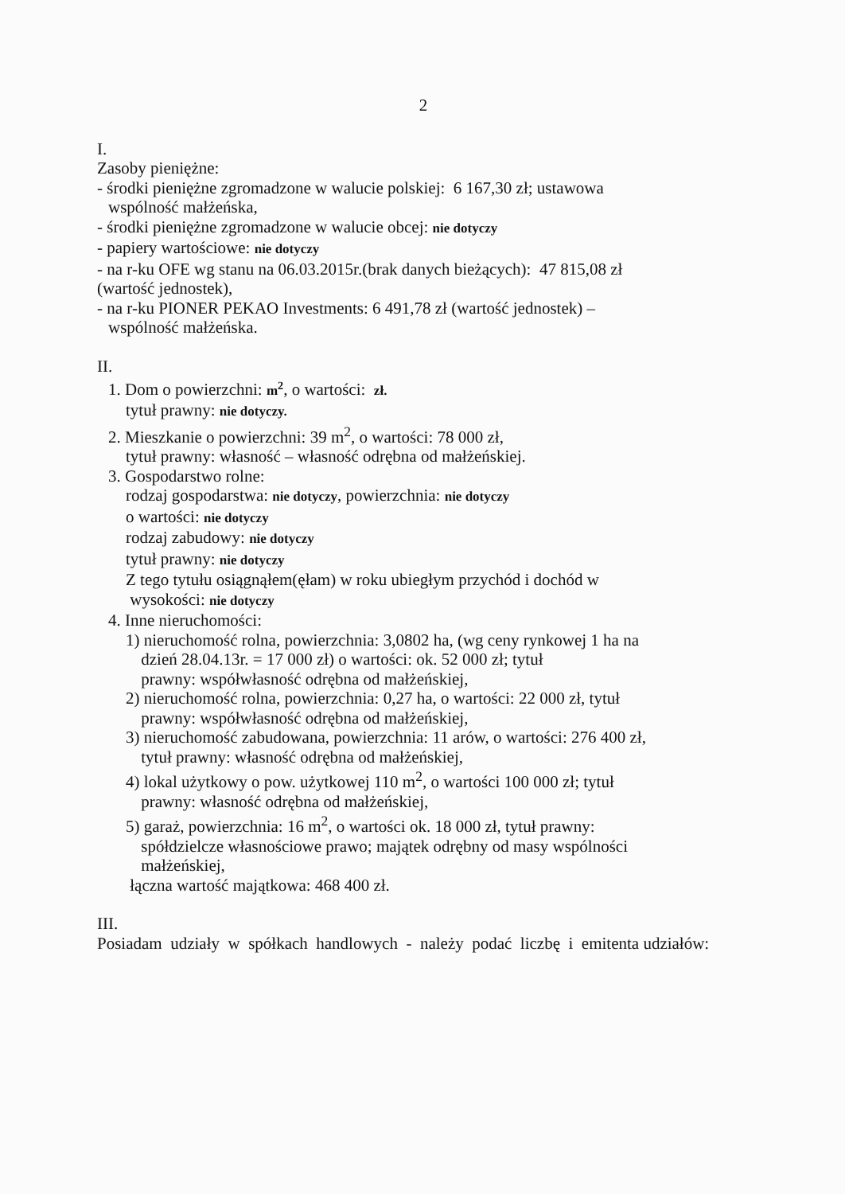2
I.
Zasoby pieniężne:
- środki pieniężne zgromadzone w walucie polskiej: 6 167,30 zł; ustawowa
wspólność małżeńska,
- środki pieniężne zgromadzone w walucie obcej: nie dotyczy
- papiery wartościowe: nie dotyczy
- na r-ku OFE wg stanu na 06.03.2015r.(brak danych bieżących): 47 815,08 zł
(wartość jednostek),
- na r-ku PIONER PEKAO Investments: 6 491,78 zł (wartość jednostek) –
wspólność małżeńska.
II.
1. Dom o powierzchni: m<sup>2</sup>, o wartości: zł.
tytuł prawny: nie dotyczy.
2. Mieszkanie o powierzchni: 39 m<sup>2</sup>, o wartości: 78 000 zł,
tytuł prawny: własność – własność odrębna od małżeńskiej.
3. Gospodarstwo rolne:
rodzaj gospodarstwa: nie dotyczy, powierzchnia: nie dotyczy
o wartości: nie dotyczy
rodzaj zabudowy: nie dotyczy
tytuł prawny: nie dotyczy
Z tego tytułu osiągnąłem(ęłam) w roku ubiegłym przychód i dochód w
wysokości: nie dotyczy
4. Inne nieruchomości:
1) nieruchomość rolna, powierzchnia: 3,0802 ha, (wg ceny rynkowej 1 ha na
dzień 28.04.13r. = 17 000 zł) o wartości: ok. 52 000 zł; tytuł
prawny: współwłasność odrębna od małżeńskiej,
2) nieruchomość rolna, powierzchnia: 0,27 ha, o wartości: 22 000 zł, tytuł
prawny: współwłasność odrębna od małżeńskiej,
3) nieruchomość zabudowana, powierzchnia: 11 arów, o wartości: 276 400 zł,
tytuł prawny: własność odrębna od małżeńskiej,
4) lokal użytkowy o pow. użytkowej 110 m<sup>2</sup>, o wartości 100 000 zł; tytuł
prawny: własność odrębna od małżeńskiej,
5) garaż, powierzchnia: 16 m<sup>2</sup>, o wartości ok. 18 000 zł, tytuł prawny:
spółdzielcze własnościowe prawo; majątek odrębny od masy wspólności
małżeńskiej,
łączna wartość majątkowa: 468 400 zł.
III.
Posiadam udziały w spółkach handlowych - należy podać liczbę i emitenta udziałów: